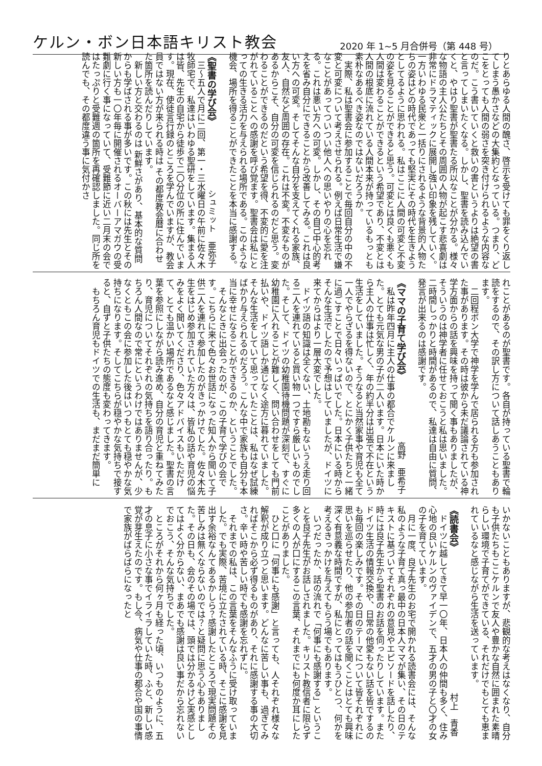ケルン・ボン日本語キリスト教会
2020 年 1~5 月合併号（第 448 号）
りとあらゆる人間の醜さ、啓示を受けても罪をくり返してしまう愚かさなどの大集約となっている。つまり、どこをとっても人間の弱さを突き付けられるような内容なのだ。こう書いていくと救いの書というよりは絶望の書と言ってしまいたくなる。しかし、聖書を読み込んでいくと、やはり聖書が聖書たる所以なことが分かる。様々な物語の主人公たちとその周囲の人物が起こす悲喜劇は非常にドラマティックに展開し強い印象を残していく。一方いわゆる民衆と一括りにされるような背景的人物たちの姿はどの時代であっても堅実にその時代を生きようとしてるように思われる。私はここに人間の可変と不変の姿を見ることができると思う。可変とは良くも悪くも人間は変わることができるという希望であり、不変とは人間の根底に流れている人間本来が持っているもっとも素朴なあるべき姿なのではないだろうか。
　実際、私は聖書会に参加することで毎回自分の中の不変と可変について考えさせられる。例えば日常生活で嫌なことがあってついつい他人への思いやりの心を忘れる。これは悪い方への可変。しかし、その自己中心的考えを省み自分にできることから改善してみる。これは良い方への可変。そしてそんな自分を支えてくれる家族、友人、自然など周囲の存在。これは不変。不変なものがあるからこそ、自分の可変を信じられるのだと思う。変わることができるのだという希望を得、不変的に愛を注がれていることへの感謝を呼び覚ます。聖書会は私にとっての生きる活力を与えられる場所である。このような機会、場所を得ることができたことを本当に感謝する。
《聖書の学び会》 シュミット　亜弥子
　三～五人で月に二回、第一・三水曜日の午前に佐々木牧師宅で、私達はいわゆる聖研をしています。集まる人は皆、先生の自宅から徒歩で二〇分位の所に住んでいます。現在、使徒言行録のところを学んでいますが、教会員ではない方が来られる時は その都度教会暦に合わせた箇所を読んだりしています。
　新しい方と交わるのは 新鮮さがあり、基本的な質問からも学ばされる事が多いです。この秋には先生とその新しい方も一〇年毎に開催されるオーバーアマガウの受難劇に行く事になっていて、受難節に近い二月末の会ではたっぷりと受難週の箇所を再確認しました。同じ所を読んでも、その都度違う事に気付かさ
れことがあるのが聖書です。各自が持っている聖書で輪読をするので、その訳し方について話しあうこともあります。
　二回程ボン大学で神学を学んで居られる方も参加された事があります。その時は彼から未だ議論されている神学方面からの話を興味を持って聞く事もありましたが、そういうのは神学者に任せておこうと私は思いました。二時間しっかりと時間があるので、私達は自由に質問、発言が出来るのは感謝です。
《ママの子育て学び会》 高野　亜希子
　私は昨年四月に主人の仕事の都合でケルンに来ました。とても元気な男の子が二人います。日本にいた時から主人の仕事は忙しく、年の約半分は出張で不在という生活をしていました。そうなると当然家事や育児も全て一人でやらざるを得ないので、とにかく子供たちと一緒に過ごすことで日々いっぱいでした。日本にいる時からそんな生活でしたので予想はしていましたが、ドイツに来てからはより一層大変でした。
　ドイツ語の知識は全くない、土地勘もないうえ走り回る二人を連れていると買い物一つですら厳しいものでした。そして、ドイツの幼稚園待機問題が深刻で、すぐに幼稚園に入れることが難しく、問い合わせをしても門前払いや、ドイツ語しか通じなく途方に暮れていました。そんな生活をしていて思っていたことは、私はなぜ試練ばかり与えられるのだろう。こんな中で家族も自分も本当に幸せになることができるのか、ということでした。
　そんなときに出会ったのが、この子育て学びの会です。こちらに来て色々お世話になった知人から聞いて子供二人を連れて参加したのがきっかけでした。佐々木先生をはじめ参加されていた方々は、皆私の話や育児の悩みをよく聞いてくださり、色々アドバイスもいただけて、とても温かい場所であるなと感じました。聖書の言葉を参照にしながら読み進め、自分の育児と重ねてみたり、育児についてそれぞれの気持ちを語り合ったり。もちろん人間なので常にというわけではありませんが、少なくともこの会に参加した後はいつもとても穏やかな気持ちになります。そしてこちらが穏やかな気持ちで接すると、自ずと子供たちの態度も変わってきます。
　もちろん育児もドイツでの生活も、まだまだ簡単に
いかないこともありますが、悲観的な考えはなくなり、自分も子供たちもここケルンで友人や豊かな自然に囲まれた素晴らしい環境で子育てができている、それだけでもとても恵まれているなと感じながら生活を送っています。
《読書会》 村上　青香
　ドイツに越してきて早一〇年、日本人の仲間も多く、住み心地の良いケルンのヴァイデンで、五才の男の子と〇才の女の子を育てています。
　月に一度、良子先生のお宅で開かれる読書会には、そんな私のような子育て真っ最中の日本人ママが集い、その日のテキストに基づいてそれぞれの意見やエピソードを話したり、時には良子先生から聖書のお話を伺ったりしています。またドイツ生活の情報交換や、日常の他愛もない話を皆でするのも毎回の楽しみです。その日のテーマについて皆それぞれに思いを巡らせたり、他の参加者の話を聞くことはとても興味深く有意義な時間ですが、私にとってはもうひとつ、何かを考えるきっかけを与えてもらう場でもあります。
　いつだったか、話の流れで「何事にも感謝する」ということを良子先生がお話しされました。キリスト教信者に限らず多くの人が口にするこの言葉、それまでにも何度か耳にしたことがありました。
　ひと口に「何事にも感謝」と言っても、人それぞれ様々な解釈が成り立つと思います。どんなに苦しい事も、過ぎてみればそこから必ず得るものがあり、それに感謝する事の大切さ。辛い時や苦しい時でも感謝を忘れずに。
　それまでの私は、この言葉をそんなふうに受け取っていました。でも実際、苦境に立たされている時、そこに感謝を見出す余裕なんてあるかしら？感謝したところで現実問題その苦しみは無くならないのでは？と疑問に思う心もありました。その日も、会のその場では、頭では分かるけど実感としてはよく分からない、まあでも感謝は良い事だから忘れないでおこう、そんな気持ちでした。
　ところがそれから何ヶ月も経った頃、いつものように、五才の息子に小さな事でイライラしていた時、ふと、新しい感覚が芽生えたのです。もし今、病気や仕事の都合や国の事情で家族がばらばらになったと